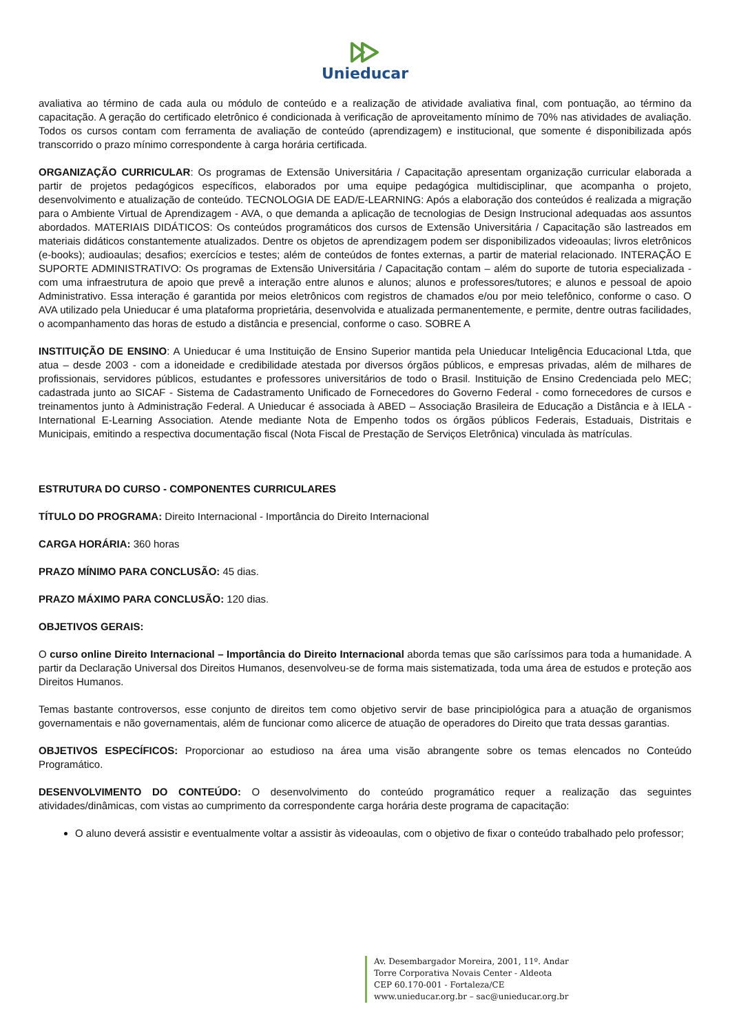Unieducar
avaliativa ao término de cada aula ou módulo de conteúdo e a realização de atividade avaliativa final, com pontuação, ao término da capacitação. A geração do certificado eletrônico é condicionada à verificação de aproveitamento mínimo de 70% nas atividades de avaliação. Todos os cursos contam com ferramenta de avaliação de conteúdo (aprendizagem) e institucional, que somente é disponibilizada após transcorrido o prazo mínimo correspondente à carga horária certificada.
ORGANIZAÇÃO CURRICULAR: Os programas de Extensão Universitária / Capacitação apresentam organização curricular elaborada a partir de projetos pedagógicos específicos, elaborados por uma equipe pedagógica multidisciplinar, que acompanha o projeto, desenvolvimento e atualização de conteúdo. TECNOLOGIA DE EAD/E-LEARNING: Após a elaboração dos conteúdos é realizada a migração para o Ambiente Virtual de Aprendizagem - AVA, o que demanda a aplicação de tecnologias de Design Instrucional adequadas aos assuntos abordados. MATERIAIS DIDÁTICOS: Os conteúdos programáticos dos cursos de Extensão Universitária / Capacitação são lastreados em materiais didáticos constantemente atualizados. Dentre os objetos de aprendizagem podem ser disponibilizados videoaulas; livros eletrônicos (e-books); audioaulas; desafios; exercícios e testes; além de conteúdos de fontes externas, a partir de material relacionado. INTERAÇÃO E SUPORTE ADMINISTRATIVO: Os programas de Extensão Universitária / Capacitação contam – além do suporte de tutoria especializada - com uma infraestrutura de apoio que prevê a interação entre alunos e alunos; alunos e professores/tutores; e alunos e pessoal de apoio Administrativo. Essa interação é garantida por meios eletrônicos com registros de chamados e/ou por meio telefônico, conforme o caso. O AVA utilizado pela Unieducar é uma plataforma proprietária, desenvolvida e atualizada permanentemente, e permite, dentre outras facilidades, o acompanhamento das horas de estudo a distância e presencial, conforme o caso. SOBRE A
INSTITUIÇÃO DE ENSINO: A Unieducar é uma Instituição de Ensino Superior mantida pela Unieducar Inteligência Educacional Ltda, que atua – desde 2003 - com a idoneidade e credibilidade atestada por diversos órgãos públicos, e empresas privadas, além de milhares de profissionais, servidores públicos, estudantes e professores universitários de todo o Brasil. Instituição de Ensino Credenciada pelo MEC; cadastrada junto ao SICAF - Sistema de Cadastramento Unificado de Fornecedores do Governo Federal - como fornecedores de cursos e treinamentos junto à Administração Federal. A Unieducar é associada à ABED – Associação Brasileira de Educação a Distância e à IELA - International E-Learning Association. Atende mediante Nota de Empenho todos os órgãos públicos Federais, Estaduais, Distritais e Municipais, emitindo a respectiva documentação fiscal (Nota Fiscal de Prestação de Serviços Eletrônica) vinculada às matrículas.
ESTRUTURA DO CURSO - COMPONENTES CURRICULARES
TÍTULO DO PROGRAMA: Direito Internacional - Importância do Direito Internacional
CARGA HORÁRIA: 360 horas
PRAZO MÍNIMO PARA CONCLUSÃO: 45 dias.
PRAZO MÁXIMO PARA CONCLUSÃO: 120 dias.
OBJETIVOS GERAIS:
O curso online Direito Internacional – Importância do Direito Internacional aborda temas que são caríssimos para toda a humanidade. A partir da Declaração Universal dos Direitos Humanos, desenvolveu-se de forma mais sistematizada, toda uma área de estudos e proteção aos Direitos Humanos.
Temas bastante controversos, esse conjunto de direitos tem como objetivo servir de base principiológica para a atuação de organismos governamentais e não governamentais, além de funcionar como alicerce de atuação de operadores do Direito que trata dessas garantias.
OBJETIVOS ESPECÍFICOS: Proporcionar ao estudioso na área uma visão abrangente sobre os temas elencados no Conteúdo Programático.
DESENVOLVIMENTO DO CONTEÚDO: O desenvolvimento do conteúdo programático requer a realização das seguintes atividades/dinâmicas, com vistas ao cumprimento da correspondente carga horária deste programa de capacitação:
O aluno deverá assistir e eventualmente voltar a assistir às videoaulas, com o objetivo de fixar o conteúdo trabalhado pelo professor;
Av. Desembargador Moreira, 2001, 11º. Andar
Torre Corporativa Novais Center - Aldeota
CEP 60.170-001 - Fortaleza/CE
www.unieducar.org.br – sac@unieducar.org.br